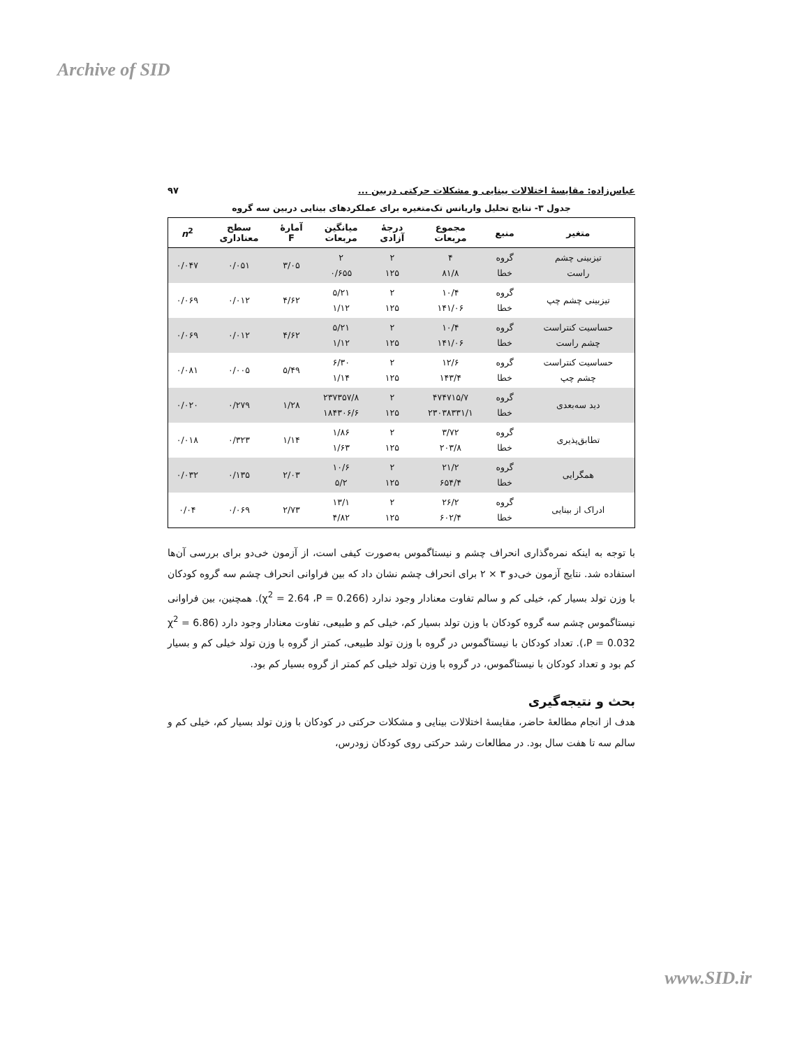Archive of SID
عباس‌زاده: مقایسهٔ اختلالات بینایی و مشکلات حرکتی دربین ... ۹۷
جدول ۳- نتایج تحلیل واریانس تک‌متغیره برای عملکردهای بینایی دربین سه گروه
| متغیر | منبع | مجموع مربعات | درجهٔ آزادی | میانگین مربعات | آمارهٔ F | سطح معناداری | n<sup>2</sup> |
| --- | --- | --- | --- | --- | --- | --- | --- |
| تیزبینی چشم راست | گروه خطا | ۴ ۸۱/۸ | ۲ ۱۲۵ | ۲ ۰/۶۵۵ | ۳/۰۵ | ۰/۰۵۱ | ۰/۰۴۷ |
| تیزبینی چشم چپ | گروه خطا | ۱۰/۴ ۱۴۱/۰۶ | ۲ ۱۲۵ | ۵/۲۱ ۱/۱۲ | ۴/۶۲ | ۰/۰۱۲ | ۰/۰۶۹ |
| حساسیت کنتراست چشم راست | گروه خطا | ۱۰/۴ ۱۴۱/۰۶ | ۲ ۱۲۵ | ۵/۲۱ ۱/۱۲ | ۴/۶۲ | ۰/۰۱۲ | ۰/۰۶۹ |
| حساسیت کنتراست چشم چپ | گروه خطا | ۱۲/۶ ۱۴۳/۴ | ۲ ۱۲۵ | ۶/۳۰ ۱/۱۴ | ۵/۴۹ | ۰/۰۰۵ | ۰/۰۸۱ |
| دید سه‌بعدی | گروه خطا | ۴۷۴۷۱۵/۷ ۲۳۰۳۸۳۳۱/۱ | ۲ ۱۲۵ | ۲۳۷۳۵۷/۸ ۱۸۴۳۰۶/۶ | ۱/۲۸ | ۰/۲۷۹ | ۰/۰۲۰ |
| تطابق‌پذیری | گروه خطا | ۳/۷۲ ۲۰۳/۸ | ۲ ۱۲۵ | ۱/۸۶ ۱/۶۳ | ۱/۱۴ | ۰/۳۲۳ | ۰/۰۱۸ |
| همگرایی | گروه خطا | ۲۱/۲ ۶۵۴/۴ | ۲ ۱۲۵ | ۱۰/۶ ۵/۲ | ۲/۰۳ | ۰/۱۳۵ | ۰/۰۳۲ |
| ادراک از بینایی | گروه خطا | ۲۶/۲ ۶۰۲/۴ | ۲ ۱۲۵ | ۱۳/۱ ۴/۸۲ | ۲/۷۳ | ۰/۰۶۹ | ۰/۰۴ |
با توجه به اینکه نمره‌گذاری انحراف چشم و نیستاگموس به‌صورت کیفی است، از آزمون خی‌دو برای بررسی آن‌ها استفاده شد. نتایج آزمون خی‌دو ۳ × ۲ برای انحراف چشم نشان داد که بین فراوانی انحراف چشم سه گروه کودکان با وزن تولد بسیار کم، خیلی کم و سالم تفاوت معنادار وجود ندارد (χ<sup>2</sup> = 2.64 ،P = 0.266). همچنین، بین فراوانی نیستاگموس چشم سه گروه کودکان با وزن تولد بسیار کم، خیلی کم و طبیعی، تفاوت معنادار وجود دارد (χ<sup>2</sup> = 6.86 ،P = 0.032). تعداد کودکان با نیستاگموس در گروه با وزن تولد طبیعی، کمتر از گروه با وزن تولد خیلی کم و بسیار کم بود و تعداد کودکان با نیستاگموس، در گروه با وزن تولد خیلی کم کمتر از گروه بسیار کم بود.
بحث و نتیجه‌گیری
هدف از انجام مطالعهٔ حاضر، مقایسهٔ اختلالات بینایی و مشکلات حرکتی در کودکان با وزن تولد بسیار کم، خیلی کم و سالم سه تا هفت سال بود. در مطالعات رشد حرکتی روی کودکان زودرس،
www.SID.ir